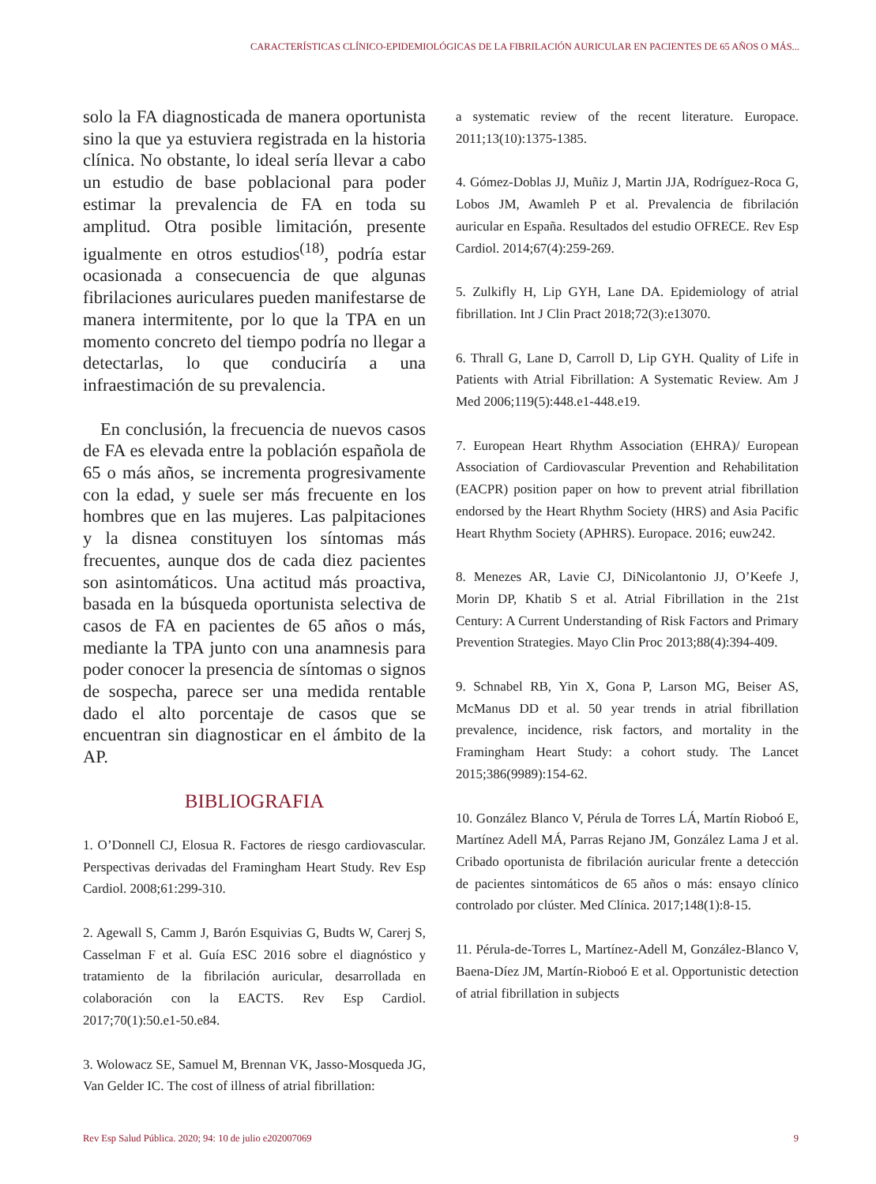CARACTERÍSTICAS CLÍNICO-EPIDEMIOLÓGICAS DE LA FIBRILACIÓN AURICULAR EN PACIENTES DE 65 AÑOS O MÁS...
solo la FA diagnosticada de manera oportunista sino la que ya estuviera registrada en la historia clínica. No obstante, lo ideal sería llevar a cabo un estudio de base poblacional para poder estimar la prevalencia de FA en toda su amplitud. Otra posible limitación, presente igualmente en otros estudios<sup>(18)</sup>, podría estar ocasionada a consecuencia de que algunas fibrilaciones auriculares pueden manifestarse de manera intermitente, por lo que la TPA en un momento concreto del tiempo podría no llegar a detectarlas, lo que conduciría a una infraestimación de su prevalencia.
En conclusión, la frecuencia de nuevos casos de FA es elevada entre la población española de 65 o más años, se incrementa progresivamente con la edad, y suele ser más frecuente en los hombres que en las mujeres. Las palpitaciones y la disnea constituyen los síntomas más frecuentes, aunque dos de cada diez pacientes son asintomáticos. Una actitud más proactiva, basada en la búsqueda oportunista selectiva de casos de FA en pacientes de 65 años o más, mediante la TPA junto con una anamnesis para poder conocer la presencia de síntomas o signos de sospecha, parece ser una medida rentable dado el alto porcentaje de casos que se encuentran sin diagnosticar en el ámbito de la AP.
BIBLIOGRAFIA
1. O’Donnell CJ, Elosua R. Factores de riesgo cardiovascular. Perspectivas derivadas del Framingham Heart Study. Rev Esp Cardiol. 2008;61:299-310.
2. Agewall S, Camm J, Barón Esquivias G, Budts W, Carerj S, Casselman F et al. Guía ESC 2016 sobre el diagnóstico y tratamiento de la fibrilación auricular, desarrollada en colaboración con la EACTS. Rev Esp Cardiol. 2017;70(1):50.e1-50.e84.
3. Wolowacz SE, Samuel M, Brennan VK, Jasso-Mosqueda JG, Van Gelder IC. The cost of illness of atrial fibrillation:
a systematic review of the recent literature. Europace. 2011;13(10):1375-1385.
4. Gómez-Doblas JJ, Muñiz J, Martin JJA, Rodríguez-Roca G, Lobos JM, Awamleh P et al. Prevalencia de fibrilación auricular en España. Resultados del estudio OFRECE. Rev Esp Cardiol. 2014;67(4):259-269.
5. Zulkifly H, Lip GYH, Lane DA. Epidemiology of atrial fibrillation. Int J Clin Pract 2018;72(3):e13070.
6. Thrall G, Lane D, Carroll D, Lip GYH. Quality of Life in Patients with Atrial Fibrillation: A Systematic Review. Am J Med 2006;119(5):448.e1-448.e19.
7. European Heart Rhythm Association (EHRA)/ European Association of Cardiovascular Prevention and Rehabilitation (EACPR) position paper on how to prevent atrial fibrillation endorsed by the Heart Rhythm Society (HRS) and Asia Pacific Heart Rhythm Society (APHRS). Europace. 2016; euw242.
8. Menezes AR, Lavie CJ, DiNicolantonio JJ, O’Keefe J, Morin DP, Khatib S et al. Atrial Fibrillation in the 21st Century: A Current Understanding of Risk Factors and Primary Prevention Strategies. Mayo Clin Proc 2013;88(4):394-409.
9. Schnabel RB, Yin X, Gona P, Larson MG, Beiser AS, McManus DD et al. 50 year trends in atrial fibrillation prevalence, incidence, risk factors, and mortality in the Framingham Heart Study: a cohort study. The Lancet 2015;386(9989):154-62.
10. González Blanco V, Pérula de Torres LÁ, Martín Rioboó E, Martínez Adell MÁ, Parras Rejano JM, González Lama J et al. Cribado oportunista de fibrilación auricular frente a detección de pacientes sintomáticos de 65 años o más: ensayo clínico controlado por clúster. Med Clínica. 2017;148(1):8-15.
11. Pérula-de-Torres L, Martínez-Adell M, González-Blanco V, Baena-Díez JM, Martín-Rioboó E et al. Opportunistic detection of atrial fibrillation in subjects
Rev Esp Salud Pública. 2020; 94: 10 de julio e202007069 9